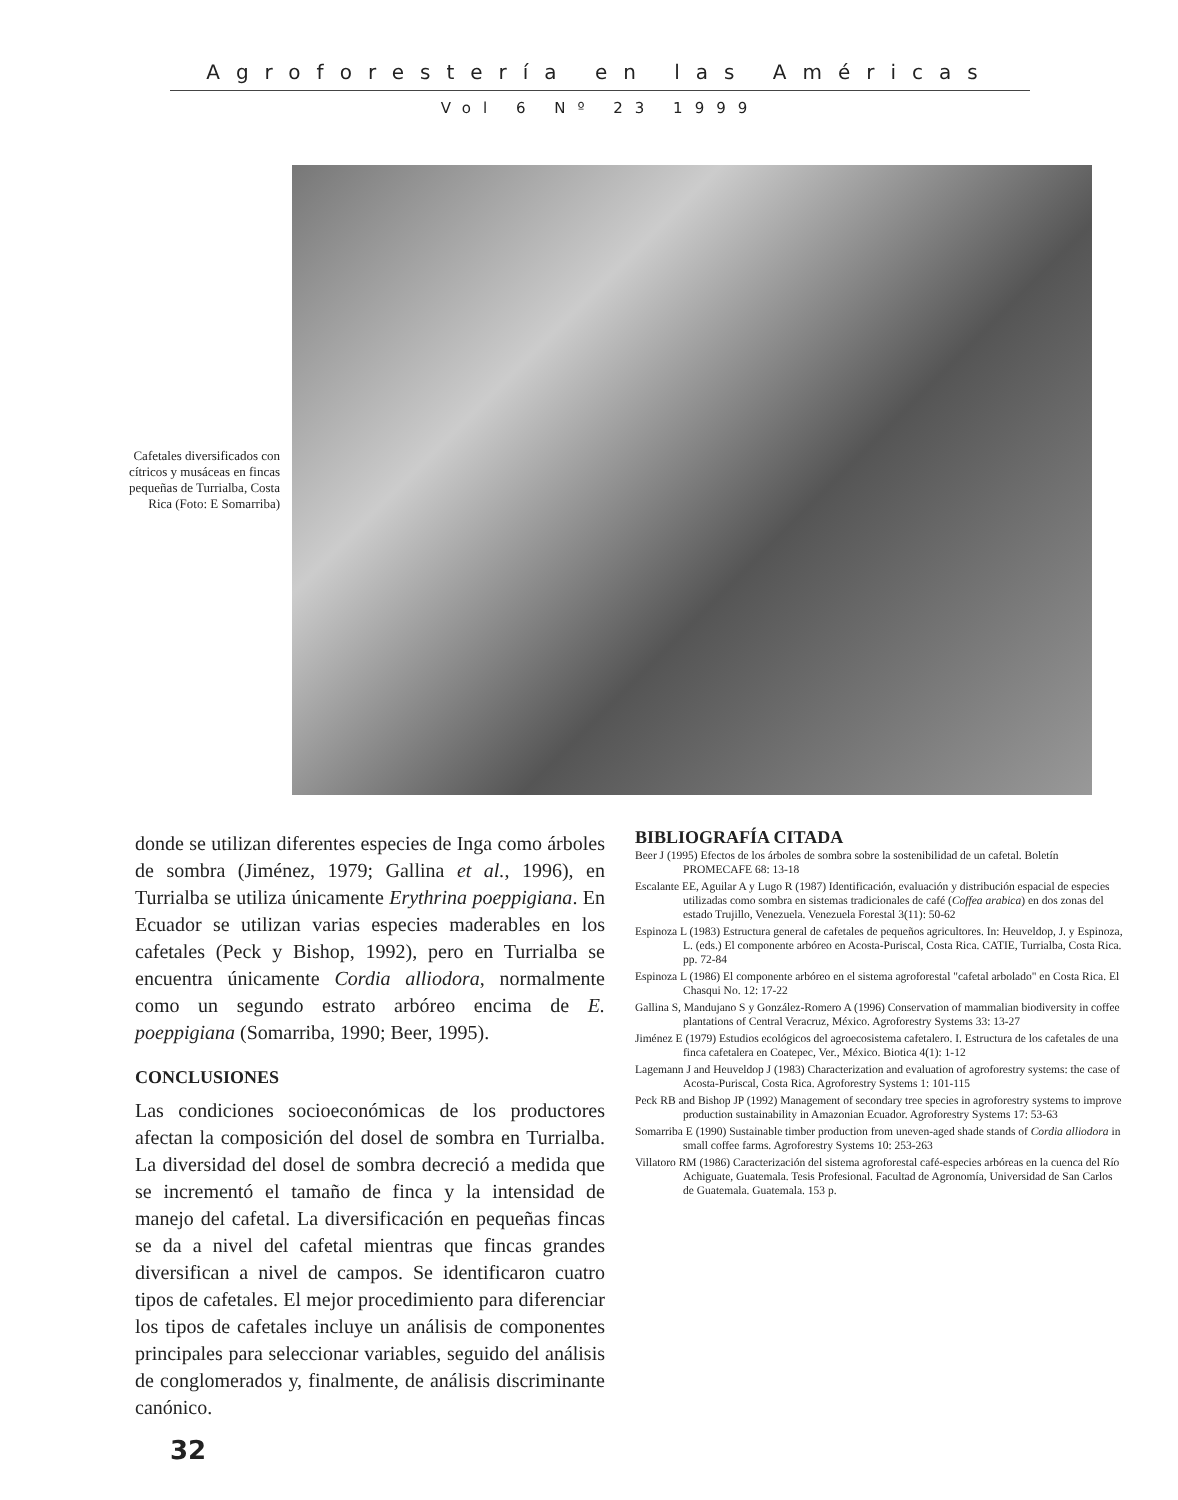Agroforestería en las Américas
Vol 6 Nº 23 1999
Cafetales diversificados con cítricos y musáceas en fincas pequeñas de Turrialba, Costa Rica (Foto: E Somarriba)
donde se utilizan diferentes especies de Inga como árboles de sombra (Jiménez, 1979; Gallina et al., 1996), en Turrialba se utiliza únicamente Erythrina poeppigiana. En Ecuador se utilizan varias especies maderables en los cafetales (Peck y Bishop, 1992), pero en Turrialba se encuentra únicamente Cordia alliodora, normalmente como un segundo estrato arbóreo encima de E. poeppigiana (Somarriba, 1990; Beer, 1995).
CONCLUSIONES
Las condiciones socioeconómicas de los productores afectan la composición del dosel de sombra en Turrialba. La diversidad del dosel de sombra decreció a medida que se incrementó el tamaño de finca y la intensidad de manejo del cafetal. La diversificación en pequeñas fincas se da a nivel del cafetal mientras que fincas grandes diversifican a nivel de campos. Se identificaron cuatro tipos de cafetales. El mejor procedimiento para diferenciar los tipos de cafetales incluye un análisis de componentes principales para seleccionar variables, seguido del análisis de conglomerados y, finalmente, de análisis discriminante canónico.
BIBLIOGRAFÍA CITADA
Beer J (1995) Efectos de los árboles de sombra sobre la sostenibilidad de un cafetal. Boletín PROMECAFE 68: 13-18
Escalante EE, Aguilar A y Lugo R (1987) Identificación, evaluación y distribución espacial de especies utilizadas como sombra en sistemas tradicionales de café (Coffea arabica) en dos zonas del estado Trujillo, Venezuela. Venezuela Forestal 3(11): 50-62
Espinoza L (1983) Estructura general de cafetales de pequeños agricultores. In: Heuveldop, J. y Espinoza, L. (eds.) El componente arbóreo en Acosta-Puriscal, Costa Rica. CATIE, Turrialba, Costa Rica. pp. 72-84
Espinoza L (1986) El componente arbóreo en el sistema agroforestal "cafetal arbolado" en Costa Rica. El Chasqui No. 12: 17-22
Gallina S, Mandujano S y González-Romero A (1996) Conservation of mammalian biodiversity in coffee plantations of Central Veracruz, México. Agroforestry Systems 33: 13-27
Jiménez E (1979) Estudios ecológicos del agroecosistema cafetalero. I. Estructura de los cafetales de una finca cafetalera en Coatepec, Ver., México. Biotica 4(1): 1-12
Lagemann J and Heuveldop J (1983) Characterization and evaluation of agroforestry systems: the case of Acosta-Puriscal, Costa Rica. Agroforestry Systems 1: 101-115
Peck RB and Bishop JP (1992) Management of secondary tree species in agroforestry systems to improve production sustainability in Amazonian Ecuador. Agroforestry Systems 17: 53-63
Somarriba E (1990) Sustainable timber production from uneven-aged shade stands of Cordia alliodora in small coffee farms. Agroforestry Systems 10: 253-263
Villatoro RM (1986) Caracterización del sistema agroforestal café-especies arbóreas en la cuenca del Río Achiguate, Guatemala. Tesis Profesional. Facultad de Agronomía, Universidad de San Carlos de Guatemala. Guatemala. 153 p.
32